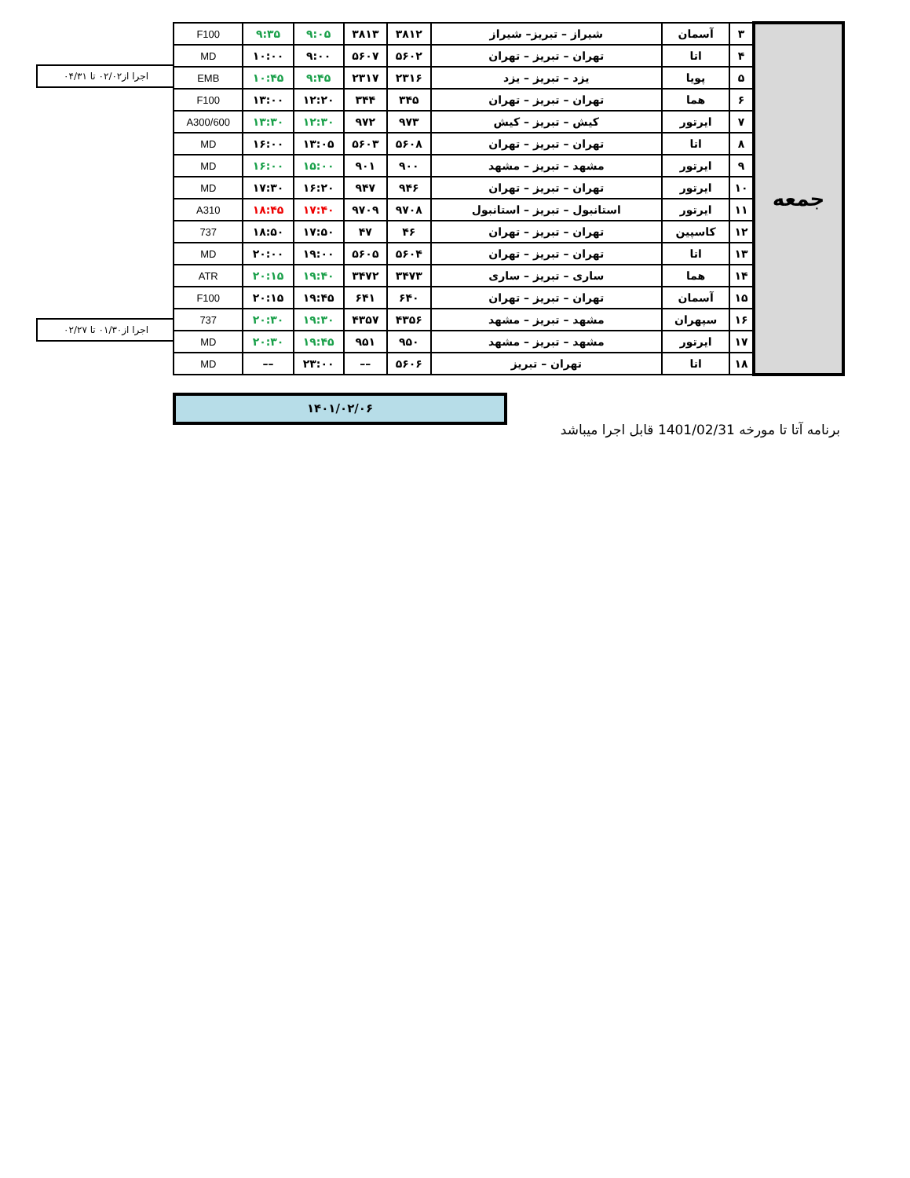اجرا از۰۲/۰۲ تا ۰۴/۳۱
اجرا از۰۱/۳۰ تا ۰۲/۲۷
| جمعه | ۳ | آسمان | شیراز – تبریز– شیراز | ۳۸۱۲ | ۳۸۱۳ | ۹:۰۵ | ۹:۳۵ | F100 |
| | ۴ | اتا | تهران – تبریز – تهران | ۵۶۰۲ | ۵۶۰۷ | ۹:۰۰ | ۱۰:۰۰ | MD |
| | ۵ | پویا | یزد – تبریز – یزد | ۲۳۱۶ | ۲۳۱۷ | ۹:۴۵ | ۱۰:۴۵ | EMB |
| | ۶ | هما | تهران – تبریز – تهران | ۳۴۵ | ۳۴۴ | ۱۲:۲۰ | ۱۳:۰۰ | F100 |
| | ۷ | ایرتور | کیش – تبریز – کیش | ۹۷۳ | ۹۷۲ | ۱۲:۳۰ | ۱۳:۳۰ | A300/600 |
| | ۸ | اتا | تهران – تبریز – تهران | ۵۶۰۸ | ۵۶۰۳ | ۱۳:۰۵ | ۱۶:۰۰ | MD |
| | ۹ | ایرتور | مشهد – تبریز – مشهد | ۹۰۰ | ۹۰۱ | ۱۵:۰۰ | ۱۶:۰۰ | MD |
| | ۱۰ | ایرتور | تهران – تبریز – تهران | ۹۴۶ | ۹۴۷ | ۱۶:۲۰ | ۱۷:۳۰ | MD |
| | ۱۱ | ایرتور | استانبول – تبریز – استانبول | ۹۷۰۸ | ۹۷۰۹ | ۱۷:۴۰ | ۱۸:۴۵ | A310 |
| | ۱۲ | کاسپین | تهران – تبریز – تهران | ۴۶ | ۴۷ | ۱۷:۵۰ | ۱۸:۵۰ | 737 |
| | ۱۳ | اتا | تهران – تبریز – تهران | ۵۶۰۴ | ۵۶۰۵ | ۱۹:۰۰ | ۲۰:۰۰ | MD |
| | ۱۴ | هما | ساری – تبریز – ساری | ۳۴۷۳ | ۳۴۷۲ | ۱۹:۴۰ | ۲۰:۱۵ | ATR |
| | ۱۵ | آسمان | تهران – تبریز – تهران | ۶۴۰ | ۶۴۱ | ۱۹:۴۵ | ۲۰:۱۵ | F100 |
| | ۱۶ | سپهران | مشهد – تبریز – مشهد | ۴۳۵۶ | ۴۳۵۷ | ۱۹:۳۰ | ۲۰:۳۰ | 737 |
| | ۱۷ | ایرتور | مشهد – تبریز – مشهد | ۹۵۰ | ۹۵۱ | ۱۹:۴۵ | ۲۰:۳۰ | MD |
| | ۱۸ | اتا | تهران – تبریز | ۵۶۰۶ | –– | ۲۳:۰۰ | –– | MD |
۱۴۰۱/۰۲/۰۶
برنامه آتا تا مورخه 1401/02/31 قابل اجرا میباشد